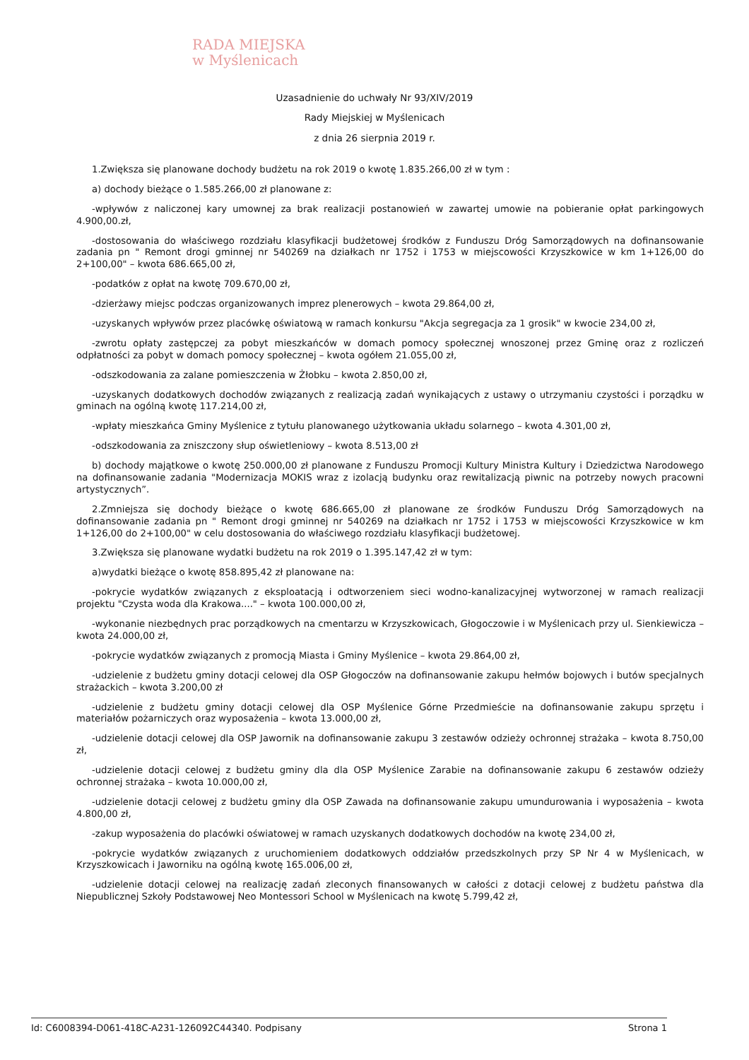RADA MIEJSKA
w Myślenicach
Uzasadnienie do uchwały Nr 93/XIV/2019
Rady Miejskiej w Myślenicach
z dnia 26 sierpnia 2019 r.
1.Zwiększa się planowane dochody budżetu na rok 2019 o kwotę 1.835.266,00 zł w tym :
a) dochody bieżące o 1.585.266,00 zł planowane z:
-wpływów z naliczonej kary umownej za brak realizacji postanowień w zawartej umowie na pobieranie opłat parkingowych 4.900,00.zł,
-dostosowania do właściwego rozdziału klasyfikacji budżetowej środków z Funduszu Dróg Samorządowych na dofinansowanie zadania pn " Remont drogi gminnej nr 540269 na działkach nr 1752 i 1753 w miejscowości Krzyszkowice w km 1+126,00 do 2+100,00" – kwota 686.665,00 zł,
-podatków z opłat na kwotę 709.670,00 zł,
-dzierżawy miejsc podczas organizowanych imprez plenerowych – kwota 29.864,00 zł,
-uzyskanych wpływów przez placówkę oświatową w ramach konkursu "Akcja segregacja za 1 grosik" w kwocie 234,00 zł,
-zwrotu opłaty zastępczej za pobyt mieszkańców w domach pomocy społecznej wnoszonej przez Gminę oraz z rozliczeń odpłatności za pobyt w domach pomocy społecznej – kwota ogółem 21.055,00 zł,
-odszkodowania za zalane pomieszczenia w Żłobku – kwota 2.850,00 zł,
-uzyskanych dodatkowych dochodów związanych z realizacją zadań wynikających z ustawy o utrzymaniu czystości i porządku w gminach na ogólną kwotę 117.214,00 zł,
-wpłaty mieszkańca Gminy Myślenice z tytułu planowanego użytkowania układu solarnego – kwota 4.301,00 zł,
-odszkodowania za zniszczony słup oświetleniowy – kwota 8.513,00 zł
b) dochody majątkowe o kwotę 250.000,00 zł planowane z Funduszu Promocji Kultury Ministra Kultury i Dziedzictwa Narodowego na dofinansowanie zadania "Modernizacja MOKIS wraz z izolacją budynku oraz rewitalizacją piwnic na potrzeby nowych pracowni artystycznych”.
2.Zmniejsza się dochody bieżące o kwotę 686.665,00 zł planowane ze środków Funduszu Dróg Samorządowych na dofinansowanie zadania pn " Remont drogi gminnej nr 540269 na działkach nr 1752 i 1753 w miejscowości Krzyszkowice w km 1+126,00 do 2+100,00" w celu dostosowania do właściwego rozdziału klasyfikacji budżetowej.
3.Zwiększa się planowane wydatki budżetu na rok 2019 o 1.395.147,42 zł w tym:
a)wydatki bieżące o kwotę 858.895,42 zł planowane na:
-pokrycie wydatków związanych z eksploatacją i odtworzeniem sieci wodno-kanalizacyjnej wytworzonej w ramach realizacji projektu "Czysta woda dla Krakowa...." – kwota 100.000,00 zł,
-wykonanie niezbędnych prac porządkowych na cmentarzu w Krzyszkowicach, Głogoczowie i w Myślenicach przy ul. Sienkiewicza – kwota 24.000,00 zł,
-pokrycie wydatków związanych z promocją Miasta i Gminy Myślenice – kwota 29.864,00 zł,
-udzielenie z budżetu gminy dotacji celowej dla OSP Głogoczów na dofinansowanie zakupu hełmów bojowych i butów specjalnych strażackich – kwota 3.200,00 zł
-udzielenie z budżetu gminy dotacji celowej dla OSP Myślenice Górne Przedmieście na dofinansowanie zakupu sprzętu i materiałów pożarniczych oraz wyposażenia – kwota 13.000,00 zł,
-udzielenie dotacji celowej dla OSP Jawornik na dofinansowanie zakupu 3 zestawów odzieży ochronnej strażaka – kwota 8.750,00 zł,
-udzielenie dotacji celowej z budżetu gminy dla dla OSP Myślenice Zarabie na dofinansowanie zakupu 6 zestawów odzieży ochronnej strażaka – kwota 10.000,00 zł,
-udzielenie dotacji celowej z budżetu gminy dla OSP Zawada na dofinansowanie zakupu umundurowania i wyposażenia – kwota 4.800,00 zł,
-zakup wyposażenia do placówki oświatowej w ramach uzyskanych dodatkowych dochodów na kwotę 234,00 zł,
-pokrycie wydatków związanych z uruchomieniem dodatkowych oddziałów przedszkolnych przy SP Nr 4 w Myślenicach, w Krzyszkowicach i Jaworniku na ogólną kwotę 165.006,00 zł,
-udzielenie dotacji celowej na realizację zadań zleconych finansowanych w całości z dotacji celowej z budżetu państwa dla Niepublicznej Szkoły Podstawowej Neo Montessori School w Myślenicach na kwotę 5.799,42 zł,
Id: C6008394-D061-418C-A231-126092C44340. Podpisany Strona 1